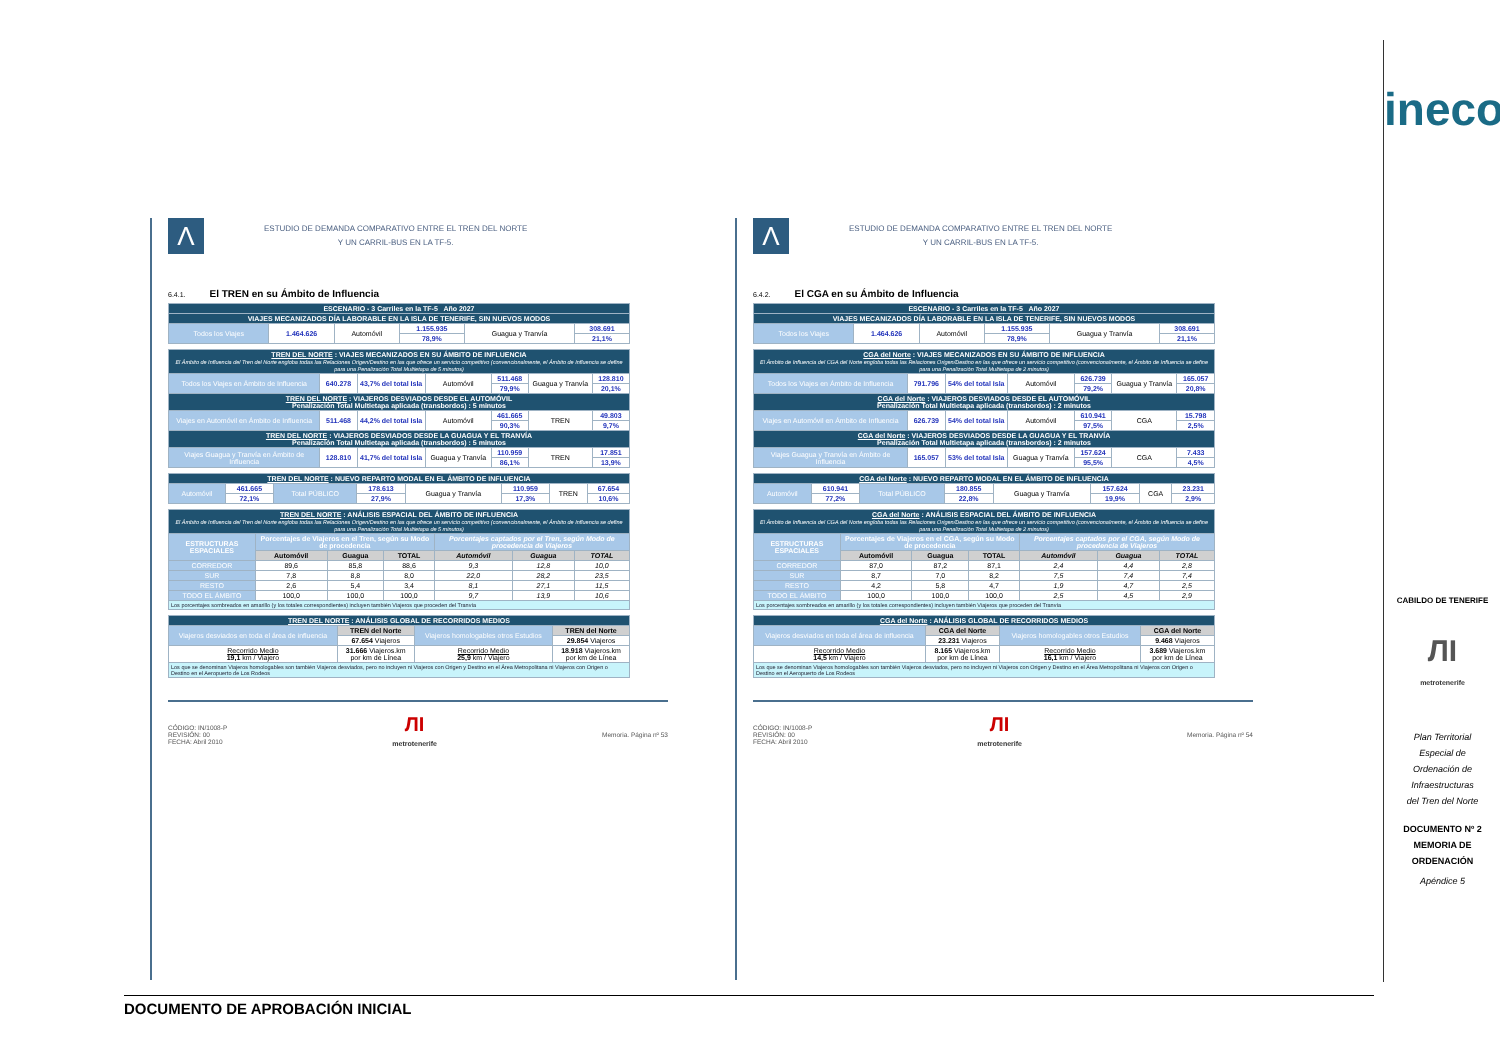Λ
ESTUDIO DE DEMANDA COMPARATIVO ENTRE EL TREN DEL NORTE
Y UN CARRIL-BUS EN LA TF-5.
6.4.1. El TREN en su Ámbito de Influencia
| ESCENARIO - 3 Carriles en la TF-5 Año 2027 | | | | | |
| VIAJES MECANIZADOS DÍA LABORABLE EN LA ISLA DE TENERIFE, SIN NUEVOS MODOS | | | | | |
| Todos los Viajes | 1.464.626 | Automóvil | 1.155.935 | Guagua y Tranvía | 308.691 |
| | | | 78,9% | | 21,1% |
| TREN DEL NORTE : VIAJES MECANIZADOS EN SU ÁMBITO DE INFLUENCIA El Ámbito de Influencia del Tren del Norte engloba todas las Relaciones Origen/Destino en las que ofrece un servicio competitivo (convencionalmente, el Ámbito de Influencia se define para una Penalización Total Multietapa de 5 minutos) | | | | | | |
| Todos los Viajes en Ámbito de Influencia | 640.278 | 43,7% del total Isla | Automóvil | 511.468 | Guagua y Tranvía | 128.810 |
| | | | | 79,9% | | 20,1% |
| TREN DEL NORTE : VIAJEROS DESVIADOS DESDE EL AUTOMÓVIL Penalización Total Multietapa aplicada (transbordos) : 5 minutos | | | | | | |
| Viajes en Automóvil en Ámbito de Influencia | 511.468 | 44,2% del total Isla | Automóvil | 461.665 | TREN | 49.803 |
| | | | | 90,3% | | 9,7% |
| TREN DEL NORTE : VIAJEROS DESVIADOS DESDE LA GUAGUA Y EL TRANVÍA Penalización Total Multietapa aplicada (transbordos) : 5 minutos | | | | | | |
| Viajes Guagua y Tranvía en Ámbito de Influencia | 128.810 | 41,7% del total Isla | Guagua y Tranvía | 110.959 | TREN | 17.851 |
| | | | | 86,1% | | 13,9% |
| TREN DEL NORTE : NUEVO REPARTO MODAL EN EL ÁMBITO DE INFLUENCIA | | | | | | | |
| Automóvil | 461.665 | Total PÚBLICO | 178.613 | Guagua y Tranvía | 110.959 | TREN | 67.654 |
| | 72,1% | | 27,9% | | 17,3% | | 10,6% |
| TREN DEL NORTE : ANÁLISIS ESPACIAL DEL ÁMBITO DE INFLUENCIA El Ámbito de Influencia del Tren del Norte engloba todas las Relaciones Origen/Destino en las que ofrece un servicio competitivo (convencionalmente, el Ámbito de Influencia se define para una Penalización Total Multietapa de 5 minutos) | | | | | | |
| ESTRUCTURAS ESPACIALES | Porcentajes de Viajeros en el Tren, según su Modo de procedencia | | | Porcentajes captados por el Tren, según Modo de procedencia de Viajeros | | |
| | Automóvil | Guagua | TOTAL | Automóvil | Guagua | TOTAL |
| CORREDOR | 89,6 | 85,8 | 88,6 | 9,3 | 12,8 | 10,0 |
| SUR | 7,8 | 8,8 | 8,0 | 22,0 | 28,2 | 23,5 |
| RESTO | 2,6 | 5,4 | 3,4 | 8,1 | 27,1 | 11,5 |
| TODO EL ÁMBITO | 100,0 | 100,0 | 100,0 | 9,7 | 13,9 | 10,6 |
| Los porcentajes sombreados en amarillo (y los totales correspondientes) incluyen también Viajeros que proceden del Tranvía | | | | | | |
| TREN DEL NORTE : ANÁLISIS GLOBAL DE RECORRIDOS MEDIOS | | | |
| Viajeros desviados en toda el área de influencia | TREN del Norte | Viajeros homologables otros Estudios | TREN del Norte |
| | 67.654 Viajeros | | 29.854 Viajeros |
| Recorrido Medio 19,1 km / Viajero | 31.666 Viajeros.km por km de Línea | Recorrido Medio 25,9 km / Viajero | 18.918 Viajeros.km por km de Línea |
| Los que se denominan Viajeros homologables son también Viajeros desviados, pero no incluyen ni Viajeros con Origen y Destino en el Área Metropolitana ni Viajeros con Origen o Destino en el Aeropuerto de Los Rodeos | | | |
CÓDIGO: IN/1008-P
REVISIÓN: 00
FECHA: Abril 2010
ЛΙ
metrotenerife
Memoria. Página nº 53
Λ
ESTUDIO DE DEMANDA COMPARATIVO ENTRE EL TREN DEL NORTE
Y UN CARRIL-BUS EN LA TF-5.
6.4.2. El CGA en su Ámbito de Influencia
| ESCENARIO - 3 Carriles en la TF-5 Año 2027 | | | | | |
| VIAJES MECANIZADOS DÍA LABORABLE EN LA ISLA DE TENERIFE, SIN NUEVOS MODOS | | | | | |
| Todos los Viajes | 1.464.626 | Automóvil | 1.155.935 | Guagua y Tranvía | 308.691 |
| | | | 78,9% | | 21,1% |
| CGA del Norte : VIAJES MECANIZADOS EN SU ÁMBITO DE INFLUENCIA El Ámbito de Influencia del CGA del Norte engloba todas las Relaciones Origen/Destino en las que ofrece un servicio competitivo (convencionalmente, el Ámbito de Influencia se define para una Penalización Total Multietapa de 2 minutos) | | | | | | |
| Todos los Viajes en Ámbito de Influencia | 791.796 | 54% del total Isla | Automóvil | 626.739 | Guagua y Tranvía | 165.057 |
| | | | | 79,2% | | 20,8% |
| CGA del Norte : VIAJEROS DESVIADOS DESDE EL AUTOMÓVIL Penalización Total Multietapa aplicada (transbordos) : 2 minutos | | | | | | |
| Viajes en Automóvil en Ámbito de Influencia | 626.739 | 54% del total Isla | Automóvil | 610.941 | CGA | 15.798 |
| | | | | 97,5% | | 2,5% |
| CGA del Norte : VIAJEROS DESVIADOS DESDE LA GUAGUA Y EL TRANVÍA Penalización Total Multietapa aplicada (transbordos) : 2 minutos | | | | | | |
| Viajes Guagua y Tranvía en Ámbito de Influencia | 165.057 | 53% del total Isla | Guagua y Tranvía | 157.624 | CGA | 7.433 |
| | | | | 95,5% | | 4,5% |
| CGA del Norte : NUEVO REPARTO MODAL EN EL ÁMBITO DE INFLUENCIA | | | | | | | |
| Automóvil | 610.941 | Total PÚBLICO | 180.855 | Guagua y Tranvía | 157.624 | CGA | 23.231 |
| | 77,2% | | 22,8% | | 19,9% | | 2,9% |
| CGA del Norte : ANÁLISIS ESPACIAL DEL ÁMBITO DE INFLUENCIA El Ámbito de Influencia del CGA del Norte engloba todas las Relaciones Origen/Destino en las que ofrece un servicio competitivo (convencionalmente, el Ámbito de Influencia se define para una Penalización Total Multietapa de 2 minutos) | | | | | | |
| ESTRUCTURAS ESPACIALES | Porcentajes de Viajeros en el CGA, según su Modo de procedencia | | | Porcentajes captados por el CGA, según Modo de procedencia de Viajeros | | |
| | Automóvil | Guagua | TOTAL | Automóvil | Guagua | TOTAL |
| CORREDOR | 87,0 | 87,2 | 87,1 | 2,4 | 4,4 | 2,8 |
| SUR | 8,7 | 7,0 | 8,2 | 7,5 | 7,4 | 7,4 |
| RESTO | 4,2 | 5,8 | 4,7 | 1,9 | 4,7 | 2,5 |
| TODO EL ÁMBITO | 100,0 | 100,0 | 100,0 | 2,5 | 4,5 | 2,9 |
| Los porcentajes sombreados en amarillo (y los totales correspondientes) incluyen también Viajeros que proceden del Tranvía | | | | | | |
| CGA del Norte : ANÁLISIS GLOBAL DE RECORRIDOS MEDIOS | | | |
| Viajeros desviados en toda el área de influencia | CGA del Norte | Viajeros homologables otros Estudios | CGA del Norte |
| | 23.231 Viajeros | | 9.468 Viajeros |
| Recorrido Medio 14,5 km / Viajero | 8.165 Viajeros.km por km de Línea | Recorrido Medio 16,1 km / Viajero | 3.689 Viajeros.km por km de Línea |
| Los que se denominan Viajeros homologables son también Viajeros desviados, pero no incluyen ni Viajeros con Origen y Destino en el Área Metropolitana ni Viajeros con Origen o Destino en el Aeropuerto de Los Rodeos | | | |
CÓDIGO: IN/1008-P
REVISIÓN: 00
FECHA: Abril 2010
ЛΙ
metrotenerife
Memoria. Página nº 54
ineco
CABILDO DE TENERIFE
ЛΙ
metrotenerife
Plan Territorial
Especial de
Ordenación de
Infraestructuras
del Tren del Norte
DOCUMENTO Nº 2
MEMORIA DE
ORDENACIÓN
Apéndice 5
DOCUMENTO DE APROBACIÓN INICIAL